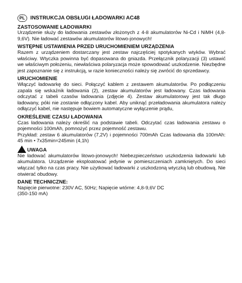PL INSTRUKCJA OBSŁUGI ŁADOWARKI AC48
ZASTOSOWANIE ŁADOWARKI
Urządzenie służy do ładowania zestawów złożonych z 4-8 akumulatorów Ni-Cd i NiMH (4,8-9,6V). Nie ładować zestawów akumulatorów litowo-jonowych!
WSTĘPNE USTAWIENIA PRZED URUCHOMIENIEM URZĄDZENIA
Razem z urządzeniem dostarczany jest zestaw najczęściej spotykanych wtyków. Wybrać właściwy. Wtyczka powinna być dopasowana do gniazda. Przełącznik polaryzacji (3) ustawić we właściwym położeniu, niewłaściwa polaryzacja może spowodować uszkodzenie. Niezbędne jest zapoznanie się z instrukcją, w razie konieczności należy się zwrócić do sprzedawcy.
URUCHOMIENIE
Włączyć ładowarkę do sieci. Połączyć kablem z zestawem akumulatorów. Po podłączeniu zapala się wskaźnik ładowania (2), zestaw akumulatorów jest ładowany. Czas ładowania odczytać z tabeli czasów ładowania (zdjęcie 4). Zestaw akumulatorowy jest tak długo ładowany, póki nie zostanie odłączony kabel. Aby uniknąć przeładowania akumulatora należy odłączyć kabel, nie następuje bowiem automatyczne wyłączenie prądu,
OKREŚLENIE CZASU ŁADOWANIA
Czas ładowania należy określić na podstawie tabeli. Odczytać czas ładowania zestawu o pojemności 100mAh, pomnożyć przez pojemność zestawu.
Przykład: zestaw 6 akumulatorów (7,2V) i pojemności 700mAh Czas ładowania dla 100mAh: 45 min • 7x35min=245min (4,1h)
UWAGA
Nie ładować akumulatorów litowo-jonowych! Niebezpieczeństwo uszkodzenia ładowarki lub akumulatora. Urządzenie eksploatować jedynie w pomieszczeniach zamkniętych. Do sieci włączać tylko na czas pracy. Nie użytkować ładowarki z uszkodzoną wtyczką lub obudową. Nie otwierać obudowy.
DANE TECHNICZNE:
Napięcie pierwotne: 230V AC, 50Hz; Napięcie wtórne: 4,8-9,6V DC
(350-150 mA)